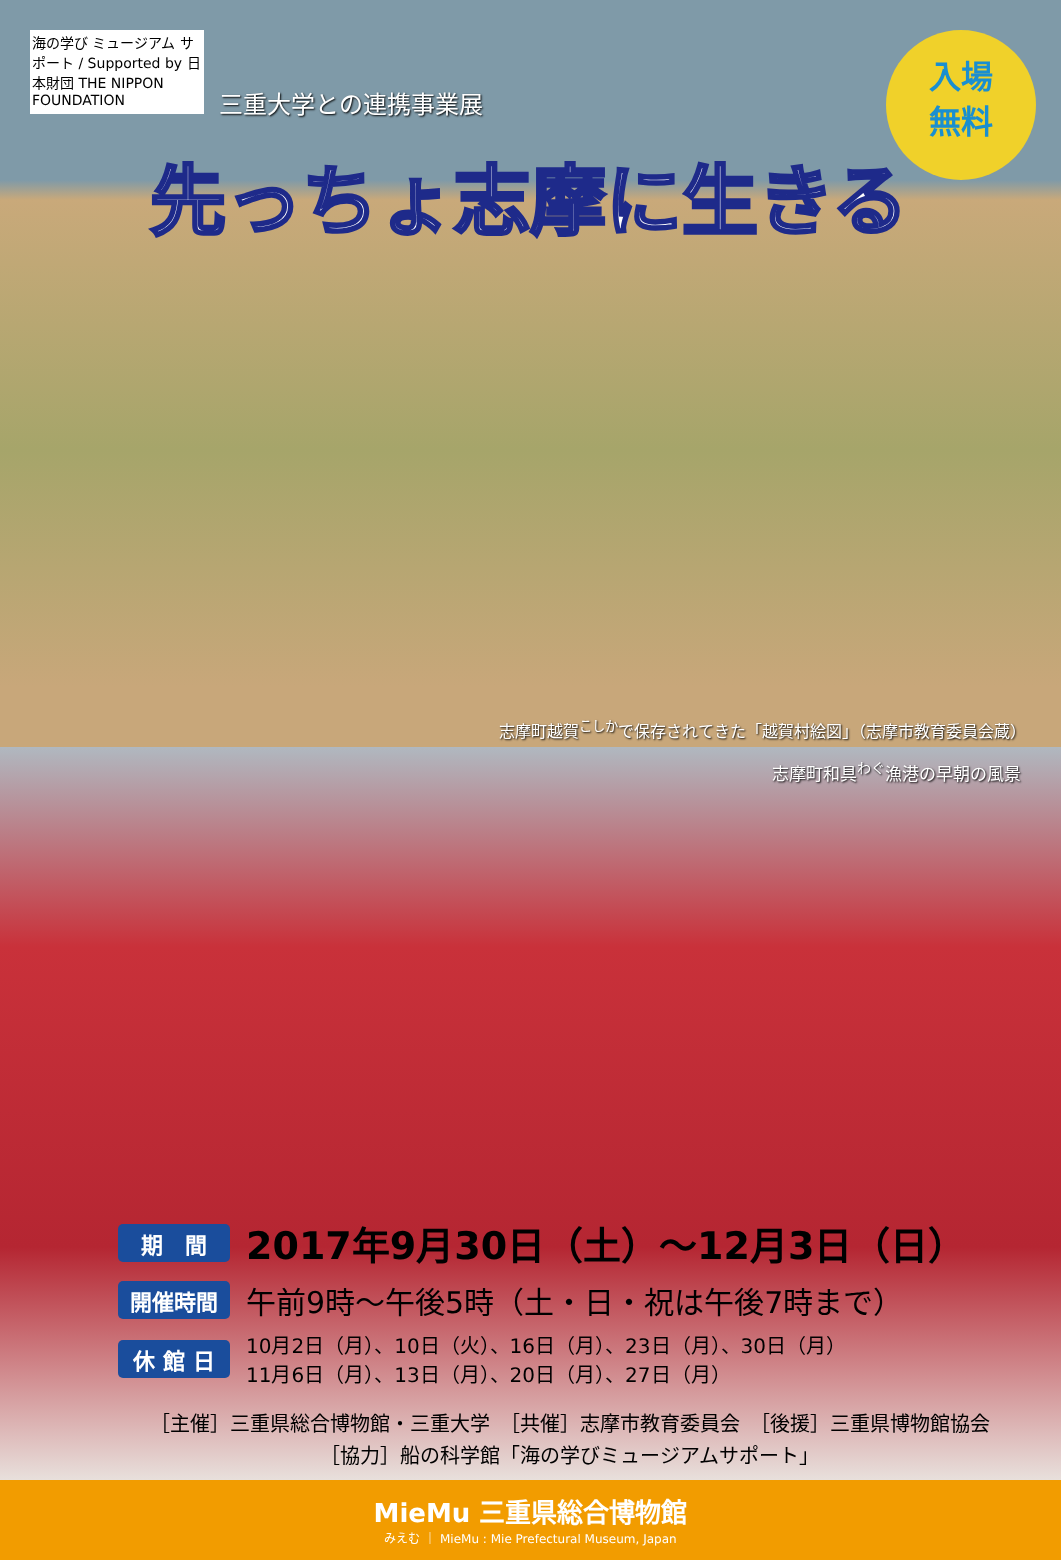海の学び ミュージアム サポート / Supported by 日本財団 THE NIPPON FOUNDATION
三重大学との連携事業展
入場
無料
先っちょ志摩に生きる
志摩町越賀<sup>こしか</sup>で保存されてきた「越賀村絵図」（志摩市教育委員会蔵）
志摩町和具<sup>わぐ</sup>漁港の早朝の風景
期　間 2017年9月30日（土）～12月3日（日）
開催時間 午前9時～午後5時（土・日・祝は午後7時まで）
休 館 日 10月2日（月）、10日（火）、16日（月）、23日（月）、30日（月）
11月6日（月）、13日（月）、20日（月）、27日（月）
［主催］三重県総合博物館・三重大学　［共催］志摩市教育委員会　［後援］三重県博物館協会
［協力］船の科学館「海の学びミュージアムサポート」
MieMu 三重県総合博物館
みえむ ｜ MieMu : Mie Prefectural Museum, Japan